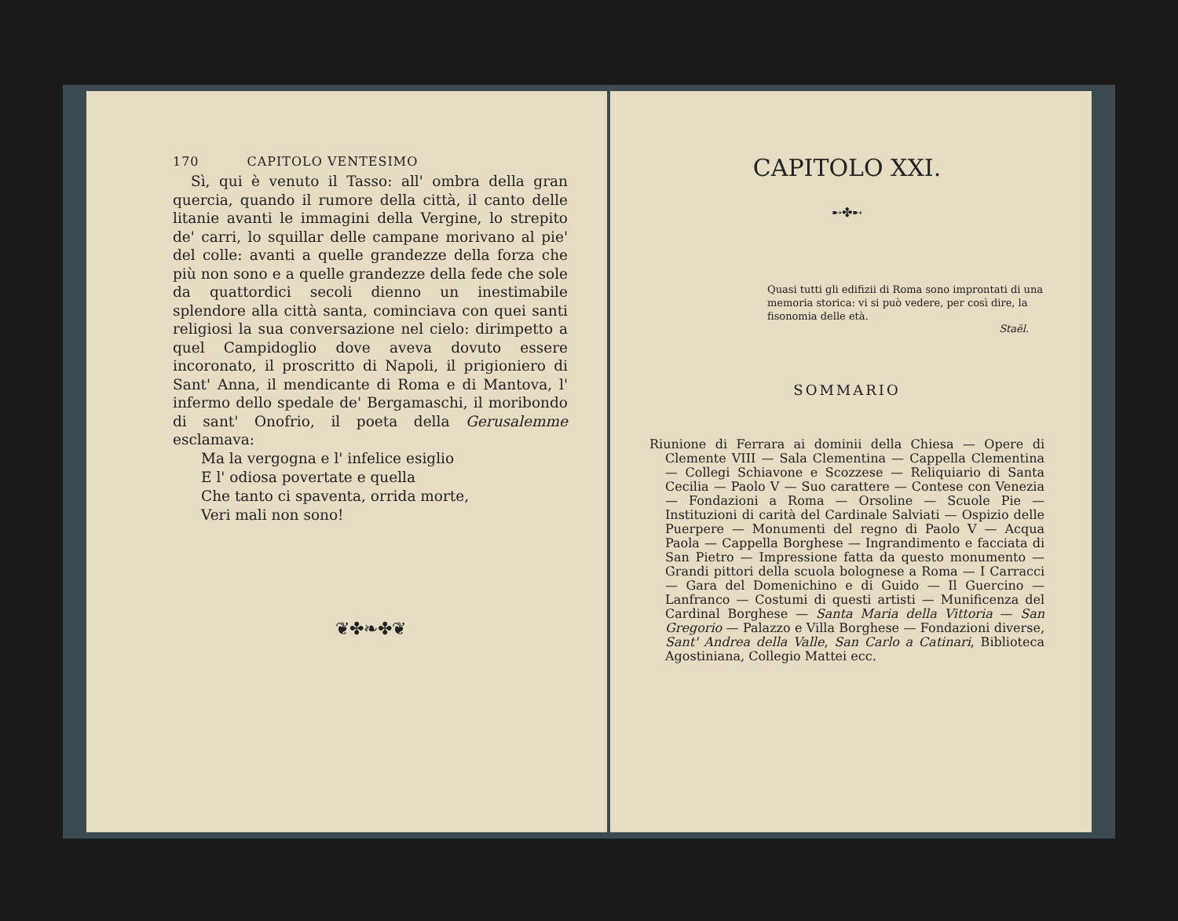170 CAPITOLO VENTESIMO
Sì, qui è venuto il Tasso: all' ombra della gran quercia, quando il rumore della città, il canto delle litanie avanti le immagini della Vergine, lo strepito de' carri, lo squillar delle campane morivano al pie' del colle: avanti a quelle grandezze della forza che più non sono e a quelle grandezze della fede che sole da quattordici secoli dienno un inestimabile splendore alla città santa, cominciava con quei santi religiosi la sua conversazione nel cielo: dirimpetto a quel Campidoglio dove aveva dovuto essere incoronato, il proscritto di Napoli, il prigioniero di Sant' Anna, il mendicante di Roma e di Mantova, l' infermo dello spedale de' Bergamaschi, il moribondo di sant' Onofrio, il poeta della Gerusalemme esclamava:
Ma la vergogna e l' infelice esiglio
E l' odiosa povertate e quella
Che tanto ci spaventa, orrida morte,
Veri mali non sono!
❦✤❧✤❦
CAPITOLO XXI.
➸✤➸
Quasi tutti gli edifizii di Roma sono improntati di una memoria storica: vi si può vedere, per così dire, la fisonomia delle età.
Staël.
SOMMARIO
Riunione di Ferrara ai dominii della Chiesa — Opere di Clemente VIII — Sala Clementina — Cappella Clementina — Collegi Schiavone e Scozzese — Reliquiario di Santa Cecilia — Paolo V — Suo carattere — Contese con Venezia — Fondazioni a Roma — Orsoline — Scuole Pie — Instituzioni di carità del Cardinale Salviati — Ospizio delle Puerpere — Monumenti del regno di Paolo V — Acqua Paola — Cappella Borghese — Ingrandimento e facciata di San Pietro — Impressione fatta da questo monumento — Grandi pittori della scuola bolognese a Roma — I Carracci — Gara del Domenichino e di Guido — Il Guercino — Lanfranco — Costumi di questi artisti — Munificenza del Cardinal Borghese — Santa Maria della Vittoria — San Gregorio — Palazzo e Villa Borghese — Fondazioni diverse, Sant' Andrea della Valle, San Carlo a Catinari, Biblioteca Agostiniana, Collegio Mattei ecc.